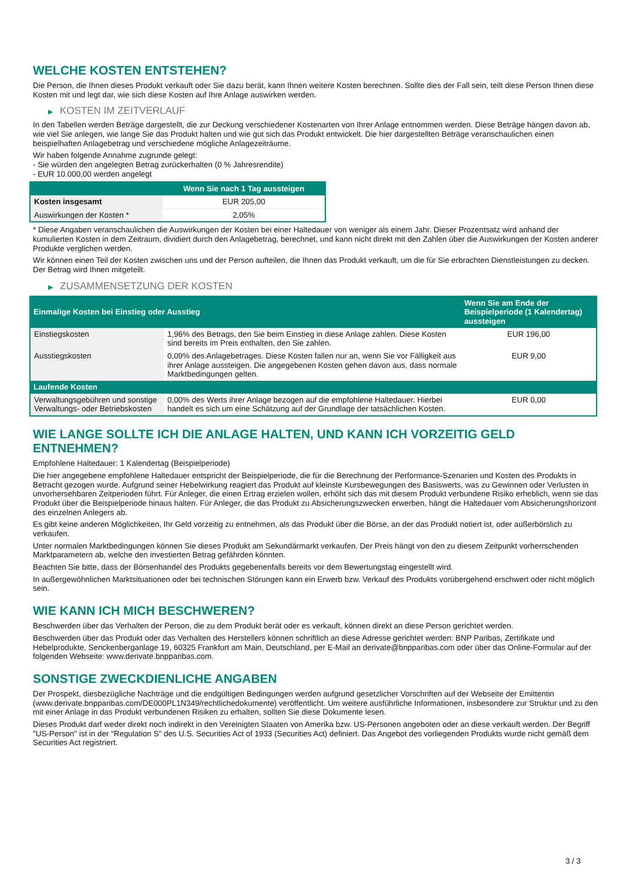WELCHE KOSTEN ENTSTEHEN?
Die Person, die Ihnen dieses Produkt verkauft oder Sie dazu berät, kann Ihnen weitere Kosten berechnen. Sollte dies der Fall sein, teilt diese Person Ihnen diese Kosten mit und legt dar, wie sich diese Kosten auf Ihre Anlage auswirken werden.
▶ KOSTEN IM ZEITVERLAUF
In den Tabellen werden Beträge dargestellt, die zur Deckung verschiedener Kostenarten von Ihrer Anlage entnommen werden. Diese Beträge hängen davon ab, wie viel Sie anlegen, wie lange Sie das Produkt halten und wie gut sich das Produkt entwickelt. Die hier dargestellten Beträge veranschaulichen einen beispielhaften Anlagebetrag und verschiedene mögliche Anlagezeiträume.
Wir haben folgende Annahme zugrunde gelegt:
- Sie würden den angelegten Betrag zurückerhalten (0 % Jahresrendite)
- EUR 10.000,00 werden angelegt
| | Wenn Sie nach 1 Tag aussteigen |
| --- | --- |
| Kosten insgesamt | EUR 205,00 |
| Auswirkungen der Kosten * | 2,05% |
* Diese Angaben veranschaulichen die Auswirkungen der Kosten bei einer Haltedauer von weniger als einem Jahr. Dieser Prozentsatz wird anhand der kumulierten Kosten in dem Zeitraum, dividiert durch den Anlagebetrag, berechnet, und kann nicht direkt mit den Zahlen über die Auswirkungen der Kosten anderer Produkte verglichen werden.
Wir können einen Teil der Kosten zwischen uns und der Person aufteilen, die Ihnen das Produkt verkauft, um die für Sie erbrachten Dienstleistungen zu decken. Der Betrag wird Ihnen mitgeteilt.
▶ ZUSAMMENSETZUNG DER KOSTEN
| Einmalige Kosten bei Einstieg oder Ausstieg | | Wenn Sie am Ende der Beispielperiode (1 Kalendertag) aussteigen |
| --- | --- | --- |
| Einstiegskosten | 1,96% des Betrags, den Sie beim Einstieg in diese Anlage zahlen. Diese Kosten sind bereits im Preis enthalten, den Sie zahlen. | EUR 196,00 |
| Ausstiegskosten | 0,09% des Anlagebetrages. Diese Kosten fallen nur an, wenn Sie vor Fälligkeit aus ihrer Anlage aussteigen. Die angegebenen Kosten gehen davon aus, dass normale Marktbedingungen gelten. | EUR 9,00 |
| Laufende Kosten | | |
| Verwaltungsgebühren und sonstige Verwaltungs- oder Betriebskosten | 0,00% des Werts ihrer Anlage bezogen auf die empfohlene Haltedauer. Hierbei handelt es sich um eine Schätzung auf der Grundlage der tatsächlichen Kosten. | EUR 0,00 |
WIE LANGE SOLLTE ICH DIE ANLAGE HALTEN, UND KANN ICH VORZEITIG GELD ENTNEHMEN?
Empfohlene Haltedauer: 1 Kalendertag (Beispielperiode)
Die hier angegebene empfohlene Haltedauer entspricht der Beispielperiode, die für die Berechnung der Performance-Szenarien und Kosten des Produkts in Betracht gezogen wurde. Aufgrund seiner Hebelwirkung reagiert das Produkt auf kleinste Kursbewegungen des Basiswerts, was zu Gewinnen oder Verlusten in unvorhersehbaren Zeitperioden führt. Für Anleger, die einen Ertrag erzielen wollen, erhöht sich das mit diesem Produkt verbundene Risiko erheblich, wenn sie das Produkt über die Beispielperiode hinaus halten. Für Anleger, die das Produkt zu Absicherungszwecken erwerben, hängt die Haltedauer vom Absicherungshorizont des einzelnen Anlegers ab.
Es gibt keine anderen Möglichkeiten, Ihr Geld vorzeitig zu entnehmen, als das Produkt über die Börse, an der das Produkt notiert ist, oder außerbörslich zu verkaufen.
Unter normalen Marktbedingungen können Sie dieses Produkt am Sekundärmarkt verkaufen. Der Preis hängt von den zu diesem Zeitpunkt vorherrschenden Marktparametern ab, welche den investierten Betrag gefährden könnten.
Beachten Sie bitte, dass der Börsenhandel des Produkts gegebenenfalls bereits vor dem Bewertungstag eingestellt wird.
In außergewöhnlichen Marktsituationen oder bei technischen Störungen kann ein Erwerb bzw. Verkauf des Produkts vorübergehend erschwert oder nicht möglich sein.
WIE KANN ICH MICH BESCHWEREN?
Beschwerden über das Verhalten der Person, die zu dem Produkt berät oder es verkauft, können direkt an diese Person gerichtet werden.
Beschwerden über das Produkt oder das Verhalten des Herstellers können schriftlich an diese Adresse gerichtet werden: BNP Paribas, Zertifikate und Hebelprodukte, Senckenberganlage 19, 60325 Frankfurt am Main, Deutschland, per E-Mail an derivate@bnpparibas.com oder über das Online-Formular auf der folgenden Webseite: www.derivate.bnpparibas.com.
SONSTIGE ZWECKDIENLICHE ANGABEN
Der Prospekt, diesbezügliche Nachträge und die endgültigen Bedingungen werden aufgrund gesetzlicher Vorschriften auf der Webseite der Emittentin (www.derivate.bnpparibas.com/DE000PL1N349/rechtlichedokumente) veröffentlicht. Um weitere ausführliche Informationen, insbesondere zur Struktur und zu den mit einer Anlage in das Produkt verbundenen Risiken zu erhalten, sollten Sie diese Dokumente lesen.
Dieses Produkt darf weder direkt noch indirekt in den Vereinigten Staaten von Amerika bzw. US-Personen angeboten oder an diese verkauft werden. Der Begriff "US-Person" ist in der "Regulation S" des U.S. Securities Act of 1933 (Securities Act) definiert. Das Angebot des vorliegenden Produkts wurde nicht gemäß dem Securities Act registriert.
3 / 3